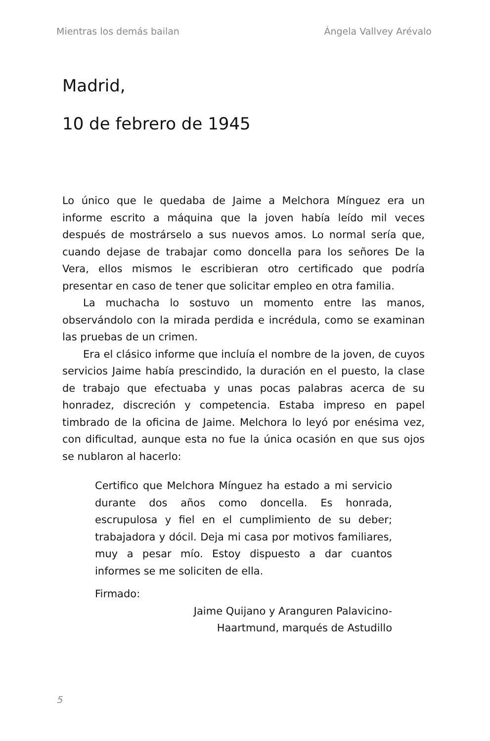Mientras los demás bailan Ángela Vallvey Arévalo
Madrid,
10 de febrero de 1945
Lo único que le quedaba de Jaime a Melchora Mínguez era un informe escrito a máquina que la joven había leído mil veces después de mostrárselo a sus nuevos amos. Lo normal sería que, cuando dejase de trabajar como doncella para los señores De la Vera, ellos mismos le escribieran otro certificado que podría presentar en caso de tener que solicitar empleo en otra familia.
La muchacha lo sostuvo un momento entre las manos, observándolo con la mirada perdida e incrédula, como se examinan las pruebas de un crimen.
Era el clásico informe que incluía el nombre de la joven, de cuyos servicios Jaime había prescindido, la duración en el puesto, la clase de trabajo que efectuaba y unas pocas palabras acerca de su honradez, discreción y competencia. Estaba impreso en papel timbrado de la oficina de Jaime. Melchora lo leyó por enésima vez, con dificultad, aunque esta no fue la única ocasión en que sus ojos se nublaron al hacerlo:
Certifico que Melchora Mínguez ha estado a mi servicio durante dos años como doncella. Es honrada, escrupulosa y fiel en el cumplimiento de su deber; trabajadora y dócil. Deja mi casa por motivos familiares, muy a pesar mío. Estoy dispuesto a dar cuantos informes se me soliciten de ella.
Firmado:
Jaime Quijano y Aranguren Palavicino-
Haartmund, marqués de Astudillo
5